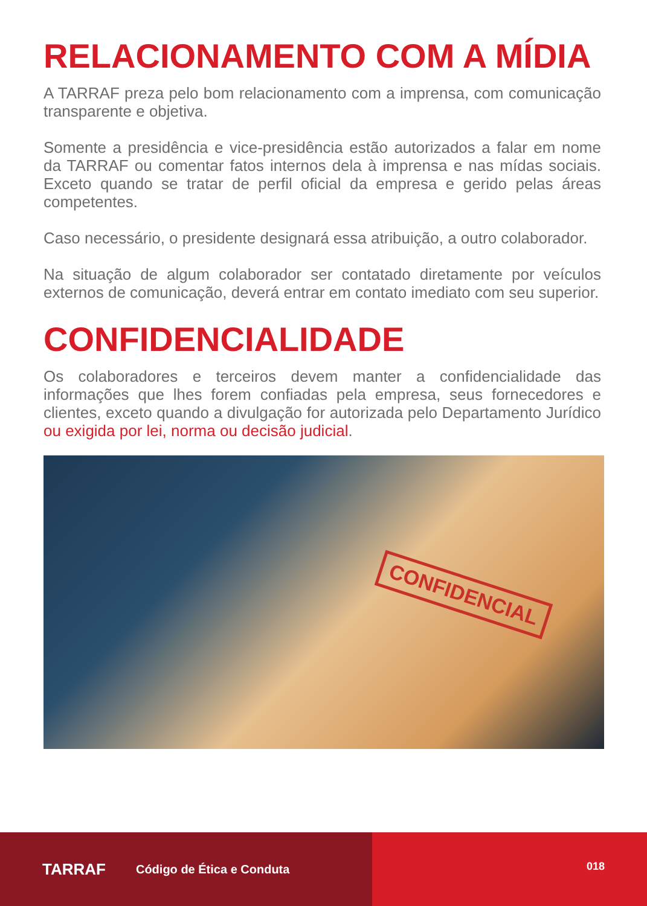RELACIONAMENTO COM A MÍDIA
A TARRAF preza pelo bom relacionamento com a imprensa, com comunicação transparente e objetiva.
Somente a presidência e vice-presidência estão autorizados a falar em nome da TARRAF ou comentar fatos internos dela à imprensa e nas mídas sociais. Exceto quando se tratar de perfil oficial da empresa e gerido pelas áreas competentes.
Caso necessário, o presidente designará essa atribuição, a outro colaborador.
Na situação de algum colaborador ser contatado diretamente por veículos externos de comunicação, deverá entrar em contato imediato com seu superior.
CONFIDENCIALIDADE
Os colaboradores e terceiros devem manter a confidencialidade das informações que lhes forem confiadas pela empresa, seus fornecedores e clientes, exceto quando a divulgação for autorizada pelo Departamento Jurídico ou exigida por lei, norma ou decisão judicial.
CONFIDENCIAL
TARRAF Código de Ética e Conduta 018